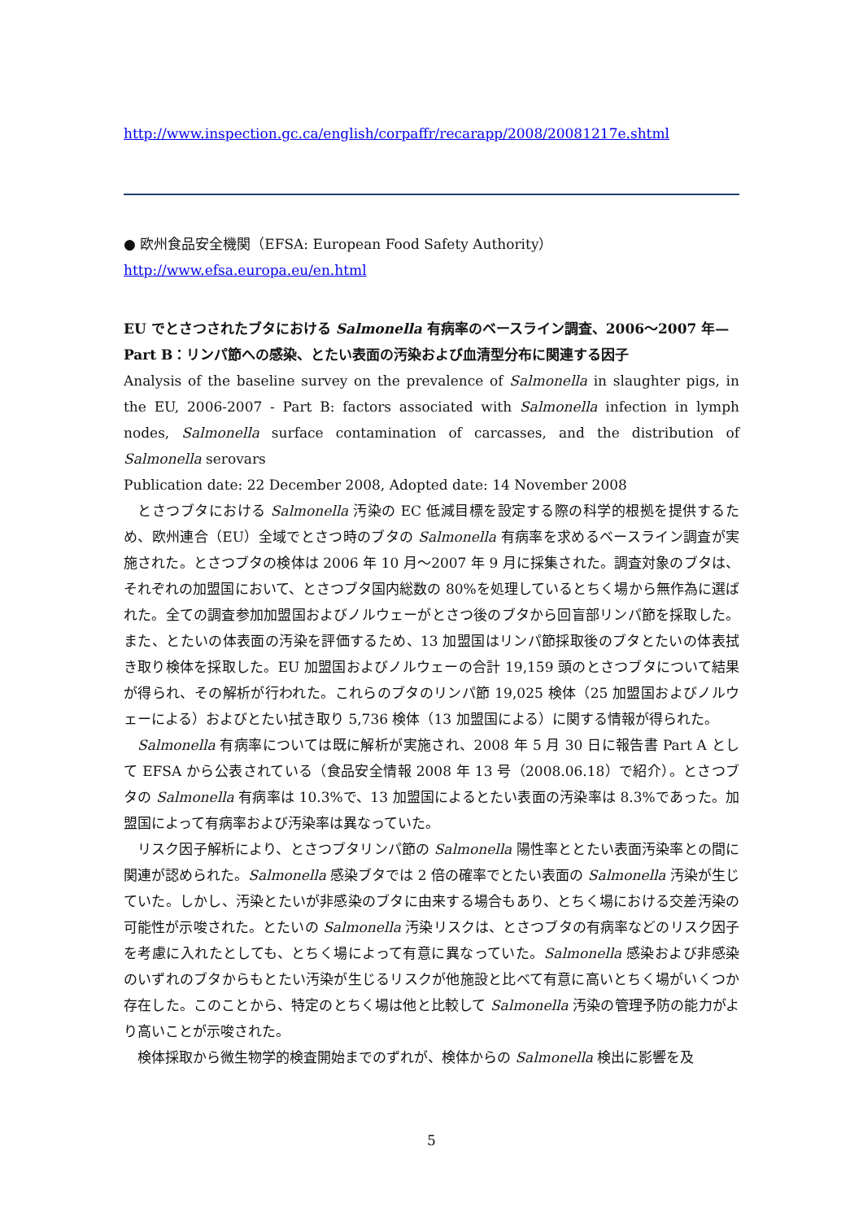http://www.inspection.gc.ca/english/corpaffr/recarapp/2008/20081217e.shtml
● 欧州食品安全機関（EFSA: European Food Safety Authority）
http://www.efsa.europa.eu/en.html
EU でとさつされたブタにおける Salmonella 有病率のベースライン調査、2006～2007 年—Part B：リンパ節への感染、とたい表面の汚染および血清型分布に関連する因子
Analysis of the baseline survey on the prevalence of Salmonella in slaughter pigs, in the EU, 2006-2007 - Part B: factors associated with Salmonella infection in lymph nodes, Salmonella surface contamination of carcasses, and the distribution of Salmonella serovars
Publication date: 22 December 2008, Adopted date: 14 November 2008
とさつブタにおける Salmonella 汚染の EC 低減目標を設定する際の科学的根拠を提供するため、欧州連合（EU）全域でとさつ時のブタの Salmonella 有病率を求めるベースライン調査が実施された。とさつブタの検体は 2006 年 10 月～2007 年 9 月に採集された。調査対象のブタは、それぞれの加盟国において、とさつブタ国内総数の 80%を処理しているとちく場から無作為に選ばれた。全ての調査参加加盟国およびノルウェーがとさつ後のブタから回盲部リンパ節を採取した。また、とたいの体表面の汚染を評価するため、13 加盟国はリンパ節採取後のブタとたいの体表拭き取り検体を採取した。EU 加盟国およびノルウェーの合計 19,159 頭のとさつブタについて結果が得られ、その解析が行われた。これらのブタのリンパ節 19,025 検体（25 加盟国およびノルウェーによる）およびとたい拭き取り 5,736 検体（13 加盟国による）に関する情報が得られた。
Salmonella 有病率については既に解析が実施され、2008 年 5 月 30 日に報告書 Part A として EFSA から公表されている（食品安全情報 2008 年 13 号（2008.06.18）で紹介）。とさつブタの Salmonella 有病率は 10.3%で、13 加盟国によるとたい表面の汚染率は 8.3%であった。加盟国によって有病率および汚染率は異なっていた。
リスク因子解析により、とさつブタリンパ節の Salmonella 陽性率ととたい表面汚染率との間に関連が認められた。Salmonella 感染ブタでは 2 倍の確率でとたい表面の Salmonella 汚染が生じていた。しかし、汚染とたいが非感染のブタに由来する場合もあり、とちく場における交差汚染の可能性が示唆された。とたいの Salmonella 汚染リスクは、とさつブタの有病率などのリスク因子を考慮に入れたとしても、とちく場によって有意に異なっていた。Salmonella 感染および非感染のいずれのブタからもとたい汚染が生じるリスクが他施設と比べて有意に高いとちく場がいくつか存在した。このことから、特定のとちく場は他と比較して Salmonella 汚染の管理予防の能力がより高いことが示唆された。
検体採取から微生物学的検査開始までのずれが、検体からの Salmonella 検出に影響を及
5